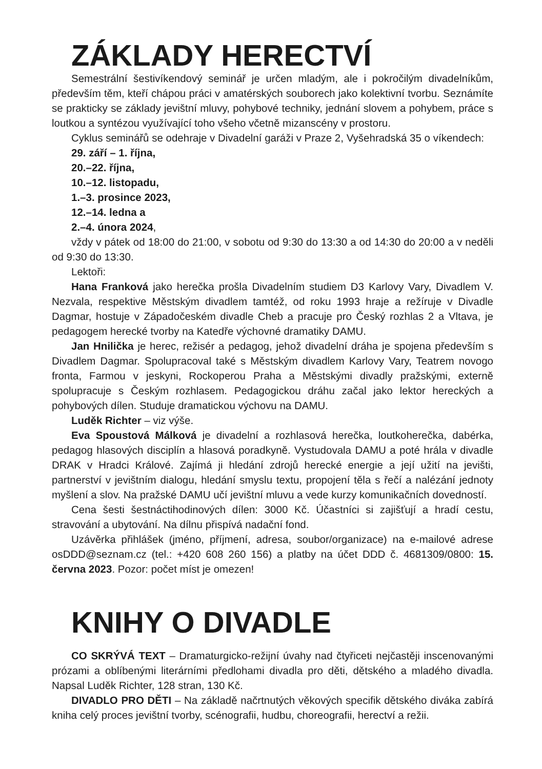ZÁKLADY HERECTVÍ
Semestrální šestivíkendový seminář je určen mladým, ale i pokročilým divadelníkům, především těm, kteří chápou práci v amatérských souborech jako kolektivní tvorbu. Seznámíte se prakticky se základy jevištní mluvy, pohybové techniky, jednání slovem a pohybem, práce s loutkou a syntézou využívající toho všeho včetně mizanscény v prostoru.
Cyklus seminářů se odehraje v Divadelní garáži v Praze 2, Vyšehradská 35 o víkendech:
29. září – 1. října,
20.–22. října,
10.–12. listopadu,
1.–3. prosince 2023,
12.–14. ledna a
2.–4. února 2024,
vždy v pátek od 18:00 do 21:00, v sobotu od 9:30 do 13:30 a od 14:30 do 20:00 a v neděli od 9:30 do 13:30.
Lektoři:
Hana Franková jako herečka prošla Divadelním studiem D3 Karlovy Vary, Divadlem V. Nezvala, respektive Městským divadlem tamtéž, od roku 1993 hraje a režíruje v Divadle Dagmar, hostuje v Západočeském divadle Cheb a pracuje pro Český rozhlas 2 a Vltava, je pedagogem herecké tvorby na Katedře výchovné dramatiky DAMU.
Jan Hnilička je herec, režisér a pedagog, jehož divadelní dráha je spojena především s Divadlem Dagmar. Spolupracoval také s Městským divadlem Karlovy Vary, Teatrem novogo fronta, Farmou v jeskyni, Rockoperou Praha a Městskými divadly pražskými, externě spolupracuje s Českým rozhlasem. Pedagogickou dráhu začal jako lektor hereckých a pohybových dílen. Studuje dramatickou výchovu na DAMU.
Luděk Richter – viz výše.
Eva Spoustová Málková je divadelní a rozhlasová herečka, loutkoherečka, dabérka, pedagog hlasových disciplín a hlasová poradkyně. Vystudovala DAMU a poté hrála v divadle DRAK v Hradci Králové. Zajímá ji hledání zdrojů herecké energie a její užití na jevišti, partnerství v jevištním dialogu, hledání smyslu textu, propojení těla s řečí a nalézání jednoty myšlení a slov. Na pražské DAMU učí jevištní mluvu a vede kurzy komunikačních dovedností.
Cena šesti šestnáctihodinových dílen: 3000 Kč. Účastníci si zajišťují a hradí cestu, stravování a ubytování. Na dílnu přispívá nadační fond.
Uzávěrka přihlášek (jméno, příjmení, adresa, soubor/organizace) na e-mailové adrese osDDD@seznam.cz (tel.: +420 608 260 156) a platby na účet DDD č. 4681309/0800: 15. června 2023. Pozor: počet míst je omezen!
KNIHY O DIVADLE
CO SKRÝVÁ TEXT – Dramaturgicko-režijní úvahy nad čtyřiceti nejčastěji inscenovanými prózami a oblíbenými literárními předlohami divadla pro děti, dětského a mladého divadla. Napsal Luděk Richter, 128 stran, 130 Kč.
DIVADLO PRO DĚTI – Na základě načrtnutých věkových specifik dětského diváka zabírá kniha celý proces jevištní tvorby, scénografii, hudbu, choreografii, herectví a režii.